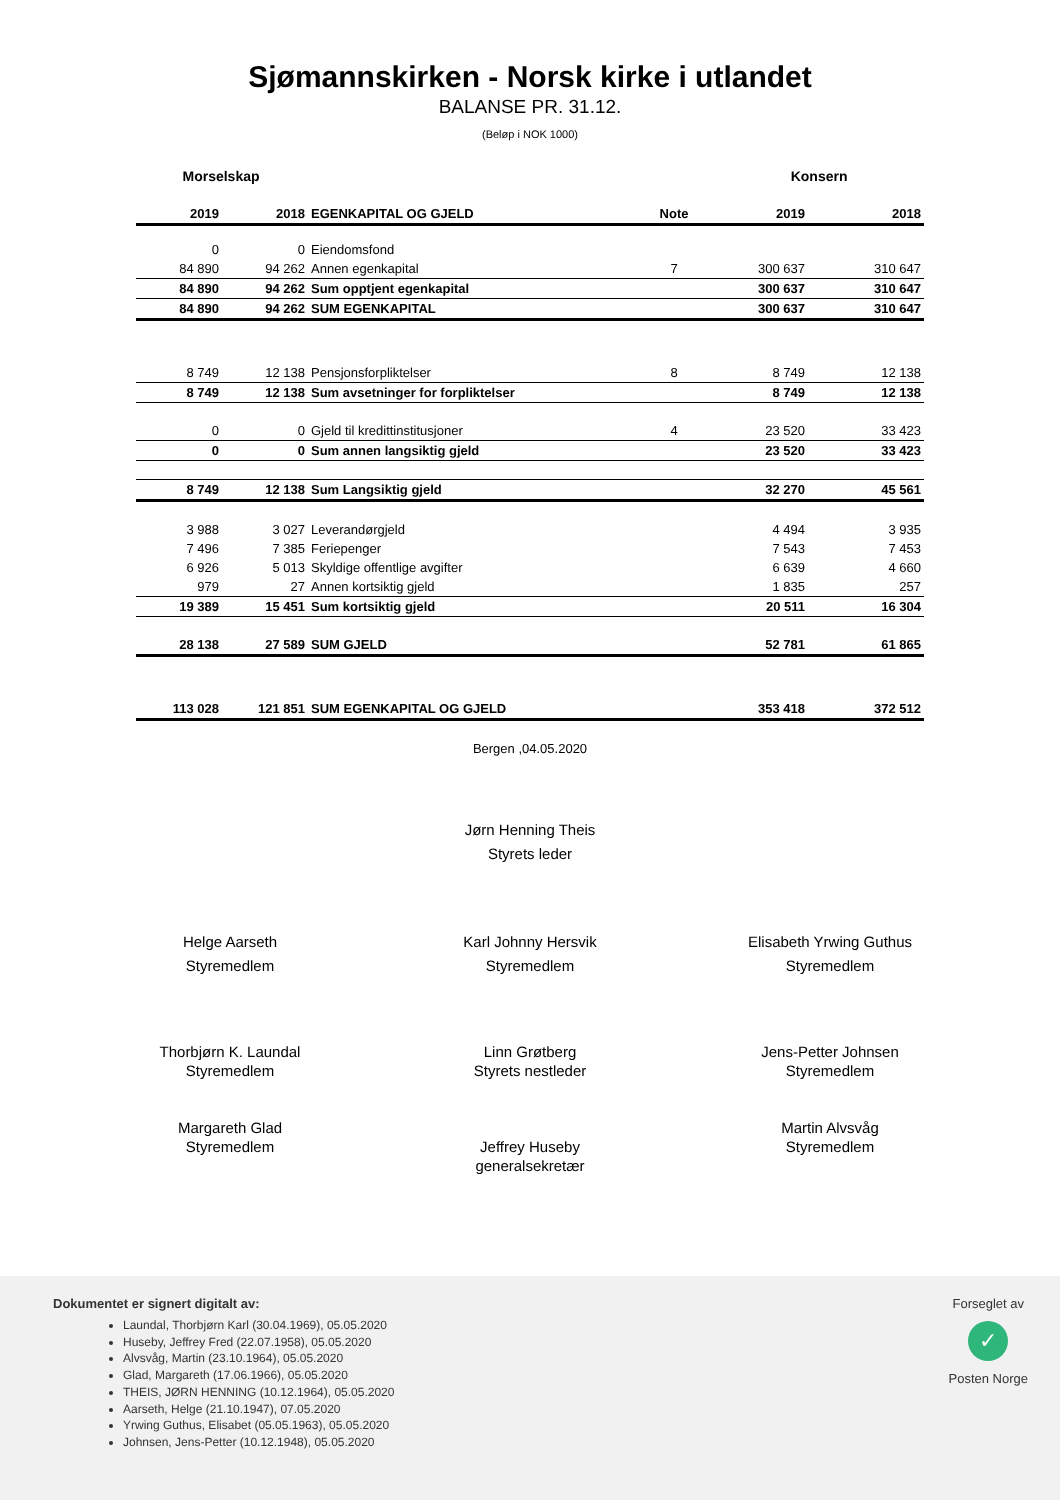Sjømannskirken - Norsk kirke i utlandet
BALANSE PR. 31.12.
(Beløp i NOK 1000)
Morselskap Konsern
| 2019 | 2018 | EGENKAPITAL OG GJELD | Note | 2019 | 2018 |
| --- | --- | --- | --- | --- | --- |
| 0 | 0 | Eiendomsfond | | | |
| 84 890 | 94 262 | Annen egenkapital | 7 | 300 637 | 310 647 |
| 84 890 | 94 262 | Sum opptjent egenkapital | | 300 637 | 310 647 |
| 84 890 | 94 262 | SUM EGENKAPITAL | | 300 637 | 310 647 |
| 8 749 | 12 138 | Pensjonsforpliktelser | 8 | 8 749 | 12 138 |
| 8 749 | 12 138 | Sum avsetninger for forpliktelser | | 8 749 | 12 138 |
| 0 | 0 | Gjeld til kredittinstitusjoner | 4 | 23 520 | 33 423 |
| 0 | 0 | Sum annen langsiktig gjeld | | 23 520 | 33 423 |
| 8 749 | 12 138 | Sum Langsiktig gjeld | | 32 270 | 45 561 |
| 3 988 | 3 027 | Leverandørgjeld | | 4 494 | 3 935 |
| 7 496 | 7 385 | Feriepenger | | 7 543 | 7 453 |
| 6 926 | 5 013 | Skyldige offentlige avgifter | | 6 639 | 4 660 |
| 979 | 27 | Annen kortsiktig gjeld | | 1 835 | 257 |
| 19 389 | 15 451 | Sum kortsiktig gjeld | | 20 511 | 16 304 |
| 28 138 | 27 589 | SUM GJELD | | 52 781 | 61 865 |
| 113 028 | 121 851 | SUM EGENKAPITAL OG GJELD | | 353 418 | 372 512 |
Bergen ,04.05.2020
Jørn Henning Theis
Styrets leder
Helge Aarseth
Styremedlem
Karl Johnny Hersvik
Styremedlem
Elisabeth Yrwing Guthus
Styremedlem
Thorbjørn K. Laundal
Styremedlem
Linn Grøtberg
Styrets nestleder
Jens-Petter Johnsen
Styremedlem
Margareth Glad
Styremedlem
Jeffrey Huseby
generalsekretær
Martin Alvsvåg
Styremedlem
Dokumentet er signert digitalt av:
Laundal, Thorbjørn Karl (30.04.1969), 05.05.2020
Huseby, Jeffrey Fred (22.07.1958), 05.05.2020
Alvsvåg, Martin (23.10.1964), 05.05.2020
Glad, Margareth (17.06.1966), 05.05.2020
THEIS, JØRN HENNING (10.12.1964), 05.05.2020
Aarseth, Helge (21.10.1947), 07.05.2020
Yrwing Guthus, Elisabet (05.05.1963), 05.05.2020
Johnsen, Jens-Petter (10.12.1948), 05.05.2020
Forseglet av
✓
Posten Norge